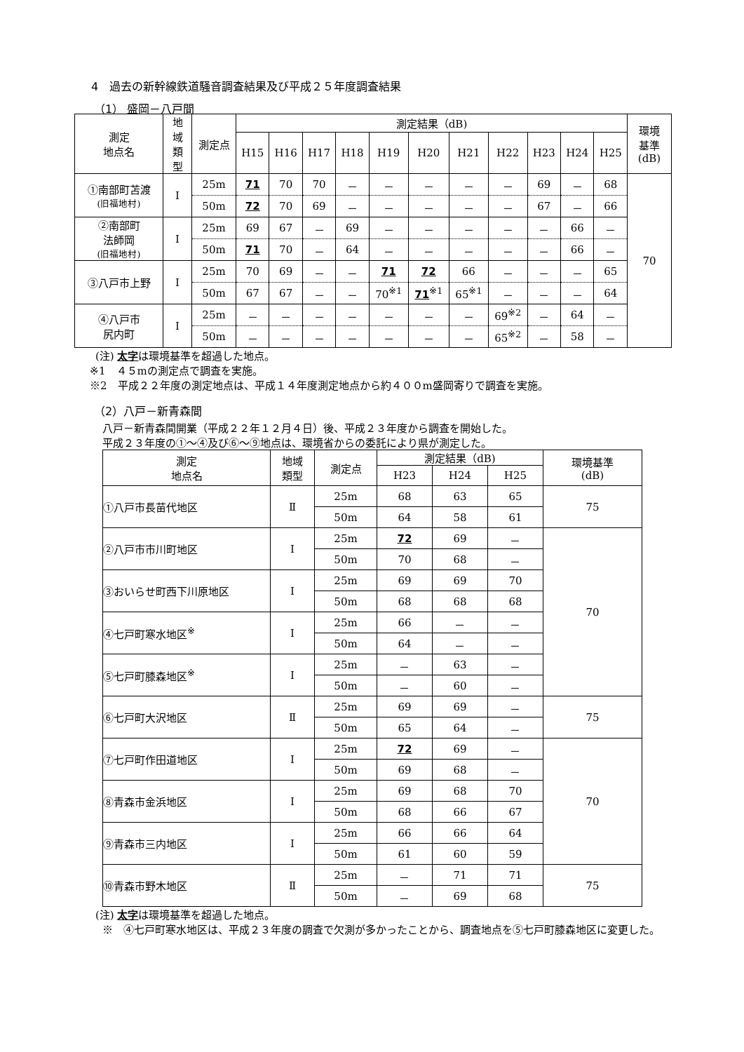4　過去の新幹線鉄道騒音調査結果及び平成２５年度調査結果
（1） 盛岡－八戸間
| 測定 地点名 | 地 域 類 型 | 測定点 | 測定結果（dB) | | | | | | | | | | | 環境 基準 (dB) |
| --- | --- | --- | --- | --- | --- | --- | --- | --- | --- | --- | --- | --- | --- | --- |
| | | | H15 | H16 | H17 | H18 | H19 | H20 | H21 | H22 | H23 | H24 | H25 | |
| ①南部町苫渡 (旧福地村) | Ⅰ | 25m | 71 | 70 | 70 | － | － | － | － | － | 69 | － | 68 | 70 |
| | | 50m | 72 | 70 | 69 | － | － | － | － | － | 67 | － | 66 | |
| ②南部町 法師岡 (旧福地村) | Ⅰ | 25m | 69 | 67 | － | 69 | － | － | － | － | － | 66 | － | |
| | | 50m | 71 | 70 | － | 64 | － | － | － | － | － | 66 | － | |
| ③八戸市上野 | Ⅰ | 25m | 70 | 69 | － | － | 71 | 72 | 66 | － | － | － | 65 | |
| | | 50m | 67 | 67 | － | － | 70<sup>※1</sup> | 71<sup>※1</sup> | 65<sup>※1</sup> | － | － | － | 64 | |
| ④八戸市 尻内町 | Ⅰ | 25m | － | － | － | － | － | － | － | 69<sup>※2</sup> | － | 64 | － | |
| | | 50m | － | － | － | － | － | － | － | 65<sup>※2</sup> | － | 58 | － | |
(注) 太字は環境基準を超過した地点。
※1　４５mの測定点で調査を実施。
※2　平成２２年度の測定地点は、平成１４年度測定地点から約４００m盛岡寄りで調査を実施。
（2）八戸－新青森間
八戸－新青森間開業（平成２２年１２月４日）後、平成２３年度から調査を開始した。
平成２３年度の①～④及び⑥～⑨地点は、環境省からの委託により県が測定した。
| 測定 地点名 | 地域 類型 | 測定点 | 測定結果（dB) | | | 環境基準 (dB) |
| --- | --- | --- | --- | --- | --- | --- |
| | | | H23 | H24 | H25 | |
| ①八戸市長苗代地区 | Ⅱ | 25m | 68 | 63 | 65 | 75 |
| | | 50m | 64 | 58 | 61 | |
| ②八戸市市川町地区 | Ⅰ | 25m | 72 | 69 | － | 70 |
| | | 50m | 70 | 68 | － | |
| ③おいらせ町西下川原地区 | Ⅰ | 25m | 69 | 69 | 70 | |
| | | 50m | 68 | 68 | 68 | |
| ④七戸町寒水地区<sup>※</sup> | Ⅰ | 25m | 66 | － | － | |
| | | 50m | 64 | － | － | |
| ⑤七戸町膝森地区<sup>※</sup> | Ⅰ | 25m | － | 63 | － | |
| | | 50m | － | 60 | － | |
| ⑥七戸町大沢地区 | Ⅱ | 25m | 69 | 69 | － | 75 |
| | | 50m | 65 | 64 | － | |
| ⑦七戸町作田道地区 | Ⅰ | 25m | 72 | 69 | － | 70 |
| | | 50m | 69 | 68 | － | |
| ⑧青森市金浜地区 | Ⅰ | 25m | 69 | 68 | 70 | |
| | | 50m | 68 | 66 | 67 | |
| ⑨青森市三内地区 | Ⅰ | 25m | 66 | 66 | 64 | |
| | | 50m | 61 | 60 | 59 | |
| ⑩青森市野木地区 | Ⅱ | 25m | － | 71 | 71 | 75 |
| | | 50m | － | 69 | 68 | |
(注) 太字は環境基準を超過した地点。
※　④七戸町寒水地区は、平成２３年度の調査で欠測が多かったことから、調査地点を⑤七戸町膝森地区に変更した。